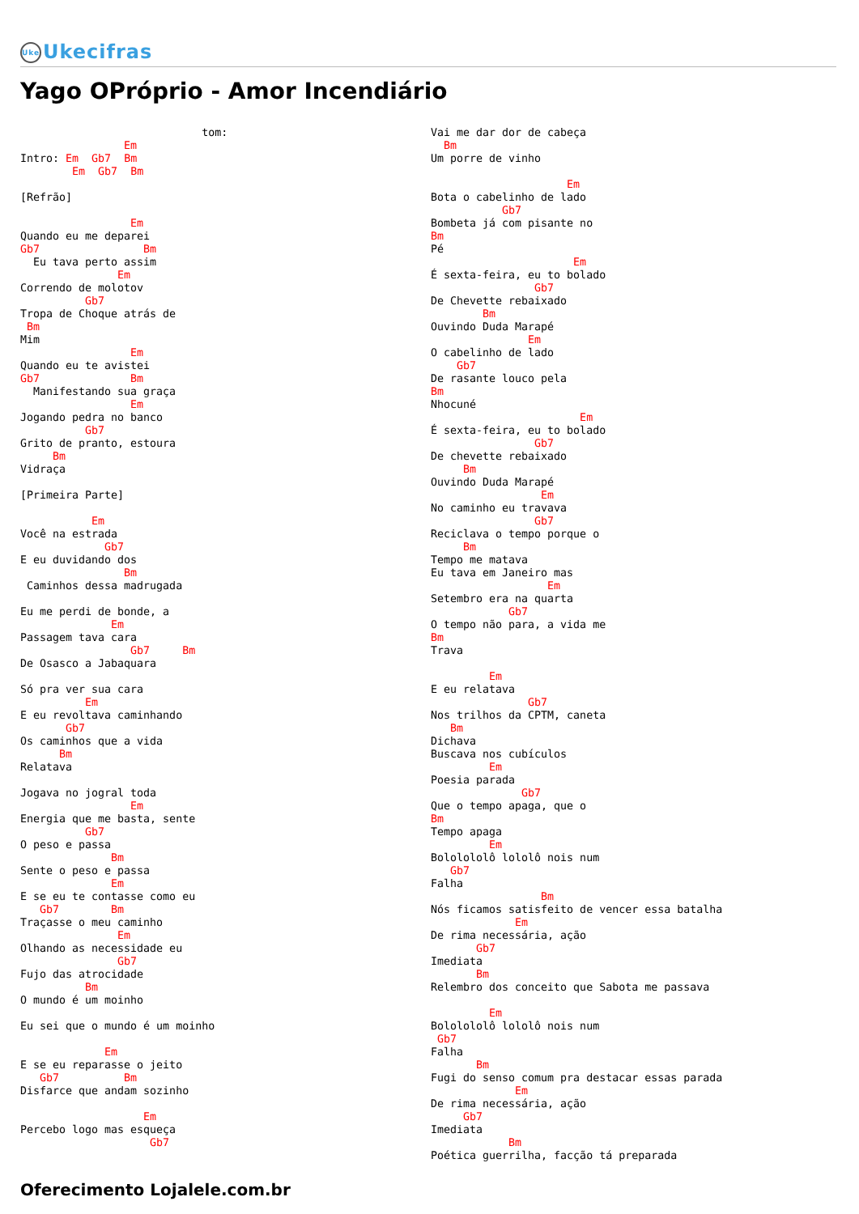Uke Ukecifras
Yago OPróprio - Amor Incendiário
                            tom:
                Em
Intro: Em  Gb7  Bm
        Em  Gb7  Bm

[Refrão]

                 Em
Quando eu me deparei
Gb7                Bm
  Eu tava perto assim
               Em
Correndo de molotov
          Gb7
Tropa de Choque atrás de
 Bm
Mim
                 Em
Quando eu te avistei
Gb7              Bm
  Manifestando sua graça
                 Em
Jogando pedra no banco
          Gb7
Grito de pranto, estoura
     Bm
Vidraça

[Primeira Parte]

           Em
Você na estrada
             Gb7
E eu duvidando dos
                Bm
 Caminhos dessa madrugada

Eu me perdi de bonde, a
              Em
Passagem tava cara
                 Gb7     Bm
De Osasco a Jabaquara

Só pra ver sua cara
          Em
E eu revoltava caminhando
       Gb7
Os caminhos que a vida
      Bm
Relatava

Jogava no jogral toda
                 Em
Energia que me basta, sente
          Gb7
O peso e passa
              Bm
Sente o peso e passa
              Em
E se eu te contasse como eu
   Gb7        Bm
Traçasse o meu caminho
               Em
Olhando as necessidade eu
               Gb7
Fujo das atrocidade
          Bm
O mundo é um moinho

Eu sei que o mundo é um moinho

             Em
E se eu reparasse o jeito
   Gb7          Bm
Disfarce que andam sozinho

                   Em
Percebo logo mas esqueça
                    Gb7
Vai me dar dor de cabeça
  Bm
Um porre de vinho

                     Em
Bota o cabelinho de lado
           Gb7
Bombeta já com pisante no
Bm
Pé
                      Em
É sexta-feira, eu to bolado
                Gb7
De Chevette rebaixado
        Bm
Ouvindo Duda Marapé
               Em
O cabelinho de lado
    Gb7
De rasante louco pela
Bm
Nhocuné
                       Em
É sexta-feira, eu to bolado
                Gb7
De chevette rebaixado
     Bm
Ouvindo Duda Marapé
                 Em
No caminho eu travava
                Gb7
Reciclava o tempo porque o
     Bm
Tempo me matava
Eu tava em Janeiro mas
                  Em
Setembro era na quarta
            Gb7
O tempo não para, a vida me
Bm
Trava

         Em
E eu relatava
               Gb7
Nos trilhos da CPTM, caneta
   Bm
Dichava
Buscava nos cubículos
         Em
Poesia parada
              Gb7
Que o tempo apaga, que o
Bm
Tempo apaga
         Em
Bololololô lololô nois num
   Gb7
Falha
                 Bm
Nós ficamos satisfeito de vencer essa batalha
             Em
De rima necessária, ação
       Gb7
Imediata
       Bm
Relembro dos conceito que Sabota me passava

         Em
Bololololô lololô nois num
 Gb7
Falha
       Bm
Fugi do senso comum pra destacar essas parada
             Em
De rima necessária, ação
     Gb7
Imediata
            Bm
Poética guerrilha, facção tá preparada
Oferecimento Lojalele.com.br